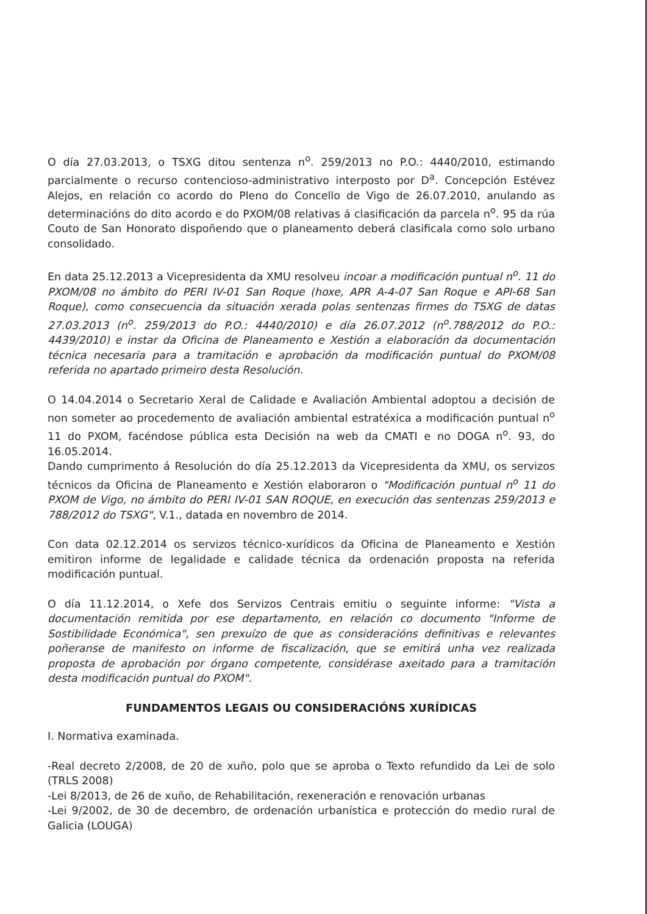O día 27.03.2013, o TSXG ditou sentenza n<sup>o</sup>. 259/2013 no P.O.: 4440/2010, estimando parcialmente o recurso contencioso-administrativo interposto por D<sup>a</sup>. Concepción Estévez Alejos, en relación co acordo do Pleno do Concello de Vigo de 26.07.2010, anulando as determinacións do dito acordo e do PXOM/08 relativas á clasificación da parcela n<sup>o</sup>. 95 da rúa Couto de San Honorato dispoñendo que o planeamento deberá clasificala como solo urbano consolidado.
En data 25.12.2013 a Vicepresidenta da XMU resolveu incoar a modificación puntual n<sup>o</sup>. 11 do PXOM/08 no ámbito do PERI IV-01 San Roque (hoxe, APR A-4-07 San Roque e API-68 San Roque), como consecuencia da situación xerada polas sentenzas firmes do TSXG de datas 27.03.2013 (n<sup>o</sup>. 259/2013 do P.O.: 4440/2010) e día 26.07.2012 (n<sup>o</sup>.788/2012 do P.O.: 4439/2010) e instar da Oficina de Planeamento e Xestión a elaboración da documentación técnica necesaria para a tramitación e aprobación da modificación puntual do PXOM/08 referida no apartado primeiro desta Resolución.
O 14.04.2014 o Secretario Xeral de Calidade e Avaliación Ambiental adoptou a decisión de non someter ao procedemento de avaliación ambiental estratéxica a modificación puntual n<sup>o</sup> 11 do PXOM, facéndose pública esta Decisión na web da CMATI e no DOGA n<sup>o</sup>. 93, do 16.05.2014.
Dando cumprimento á Resolución do día 25.12.2013 da Vicepresidenta da XMU, os servizos técnicos da Oficina de Planeamento e Xestión elaboraron o "Modificación puntual n<sup>o</sup> 11 do PXOM de Vigo, no ámbito do PERI IV-01 SAN ROQUE, en execución das sentenzas 259/2013 e 788/2012 do TSXG", V.1., datada en novembro de 2014.
Con data 02.12.2014 os servizos técnico-xurídicos da Oficina de Planeamento e Xestión emitiron informe de legalidade e calidade técnica da ordenación proposta na referida modificación puntual.
O día 11.12.2014, o Xefe dos Servizos Centrais emitiu o seguinte informe: "Vista a documentación remitida por ese departamento, en relación co documento "Informe de Sostibilidade Económica", sen prexuízo de que as consideracións definitivas e relevantes poñeranse de manifesto on informe de fiscalización, que se emitirá unha vez realizada proposta de aprobación por órgano competente, considérase axeitado para a tramitación desta modificación puntual do PXOM".
FUNDAMENTOS LEGAIS OU CONSIDERACIÓNS XURÍDICAS
I. Normativa examinada.
-Real decreto 2/2008, de 20 de xuño, polo que se aproba o Texto refundido da Lei de solo (TRLS 2008)
-Lei 8/2013, de 26 de xuño, de Rehabilitación, rexeneración e renovación urbanas
-Lei 9/2002, de 30 de decembro, de ordenación urbanística e protección do medio rural de Galicia (LOUGA)